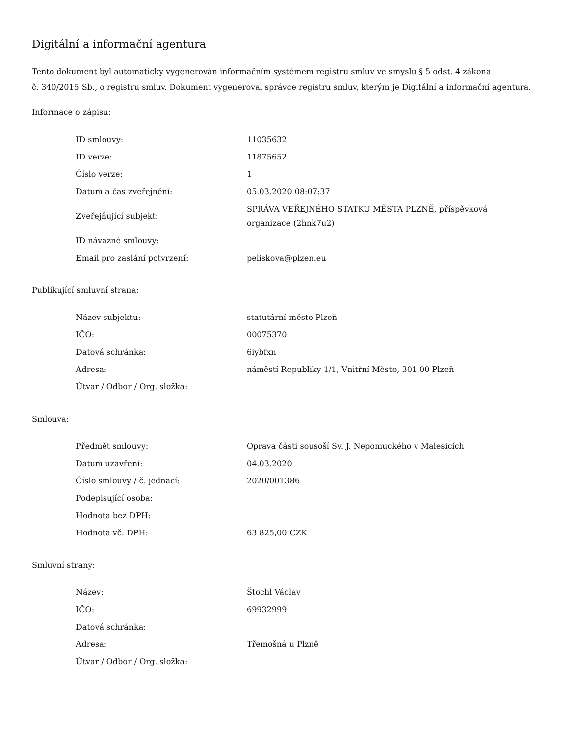Digitální a informační agentura
Tento dokument byl automaticky vygenerován informačním systémem registru smluv ve smyslu § 5 odst. 4 zákona
č. 340/2015 Sb., o registru smluv. Dokument vygeneroval správce registru smluv, kterým je Digitální a informační agentura.
Informace o zápisu:
| ID smlouvy: | 11035632 |
| ID verze: | 11875652 |
| Číslo verze: | 1 |
| Datum a čas zveřejnění: | 05.03.2020 08:07:37 |
| Zveřejňující subjekt: | SPRÁVA VEŘEJNÉHO STATKU MĚSTA PLZNĚ, příspěvková organizace (2hnk7u2) |
| ID návazné smlouvy: | |
| Email pro zaslání potvrzení: | peliskova@plzen.eu |
Publikující smluvní strana:
| Název subjektu: | statutární město Plzeň |
| IČO: | 00075370 |
| Datová schránka: | 6iybfxn |
| Adresa: | náměstí Republiky 1/1, Vnitřní Město, 301 00 Plzeň |
| Útvar / Odbor / Org. složka: | |
Smlouva:
| Předmět smlouvy: | Oprava části sousoší Sv. J. Nepomuckého v Malesicích |
| Datum uzavření: | 04.03.2020 |
| Číslo smlouvy / č. jednací: | 2020/001386 |
| Podepisující osoba: | |
| Hodnota bez DPH: | |
| Hodnota vč. DPH: | 63 825,00 CZK |
Smluvní strany:
| Název: | Štochl Václav |
| IČO: | 69932999 |
| Datová schránka: | |
| Adresa: | Třemošná u Plzně |
| Útvar / Odbor / Org. složka: | |